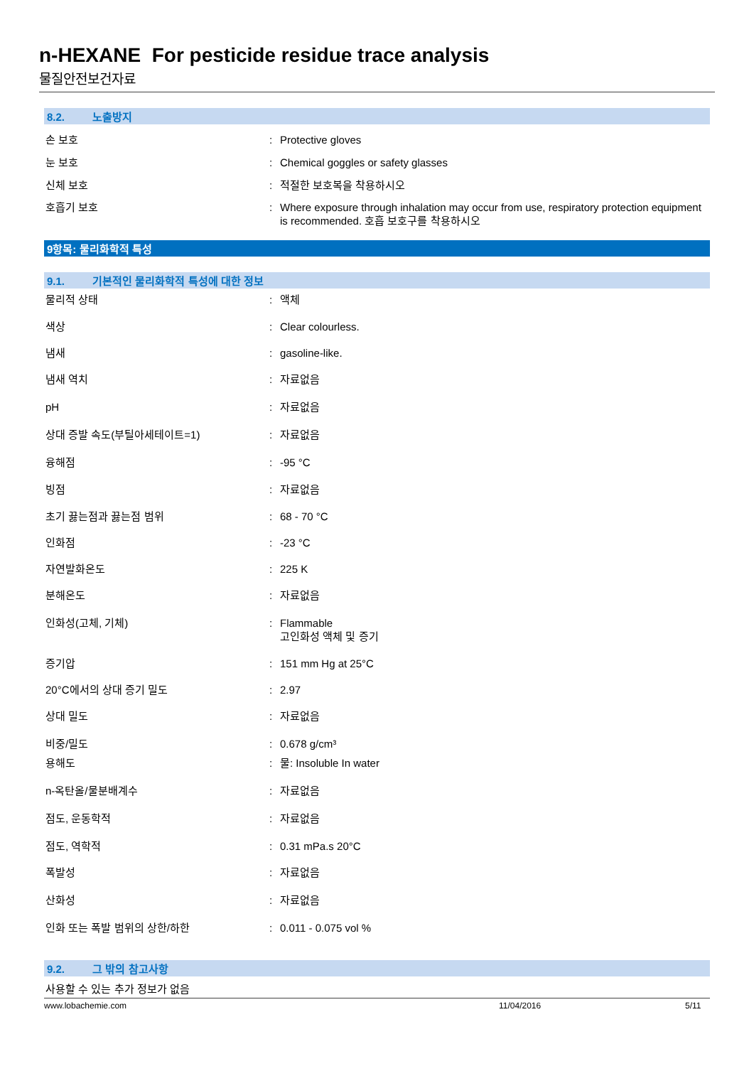n-HEXANE For pesticide residue trace analysis
물질안전보건자료
8.2. 노출방지
손 보호 : Protective gloves
눈 보호 : Chemical goggles or safety glasses
신체 보호 : 적절한 보호복을 착용하시오
호흡기 보호 : Where exposure through inhalation may occur from use, respiratory protection equipment is recommended. 호흡 보호구를 착용하시오
9항목: 물리화학적 특성
9.1. 기본적인 물리화학적 특성에 대한 정보
물리적 상태 : 액체
색상 : Clear colourless.
냄새 : gasoline-like.
냄새 역치 : 자료없음
pH : 자료없음
상대 증발 속도(부틸아세테이트=1) : 자료없음
융해점 : -95 °C
빙점 : 자료없음
초기 끓는점과 끓는점 범위 : 68 - 70 °C
인화점 : -23 °C
자연발화온도 : 225 K
분해온도 : 자료없음
인화성(고체, 기체) : Flammable
고인화성 액체 및 증기
증기압 : 151 mm Hg at 25°C
20°C에서의 상대 증기 밀도 : 2.97
상대 밀도 : 자료없음
비중/밀도 : 0.678 g/cm³
용해도 : 물: Insoluble In water
n-옥탄올/물분배계수 : 자료없음
점도, 운동학적 : 자료없음
점도, 역학적 : 0.31 mPa.s 20°C
폭발성 : 자료없음
산화성 : 자료없음
인화 또는 폭발 범위의 상한/하한 : 0.011 - 0.075 vol %
9.2. 그 밖의 참고사항
사용할 수 있는 추가 정보가 없음
www.lobachemie.com 11/04/2016 5/11